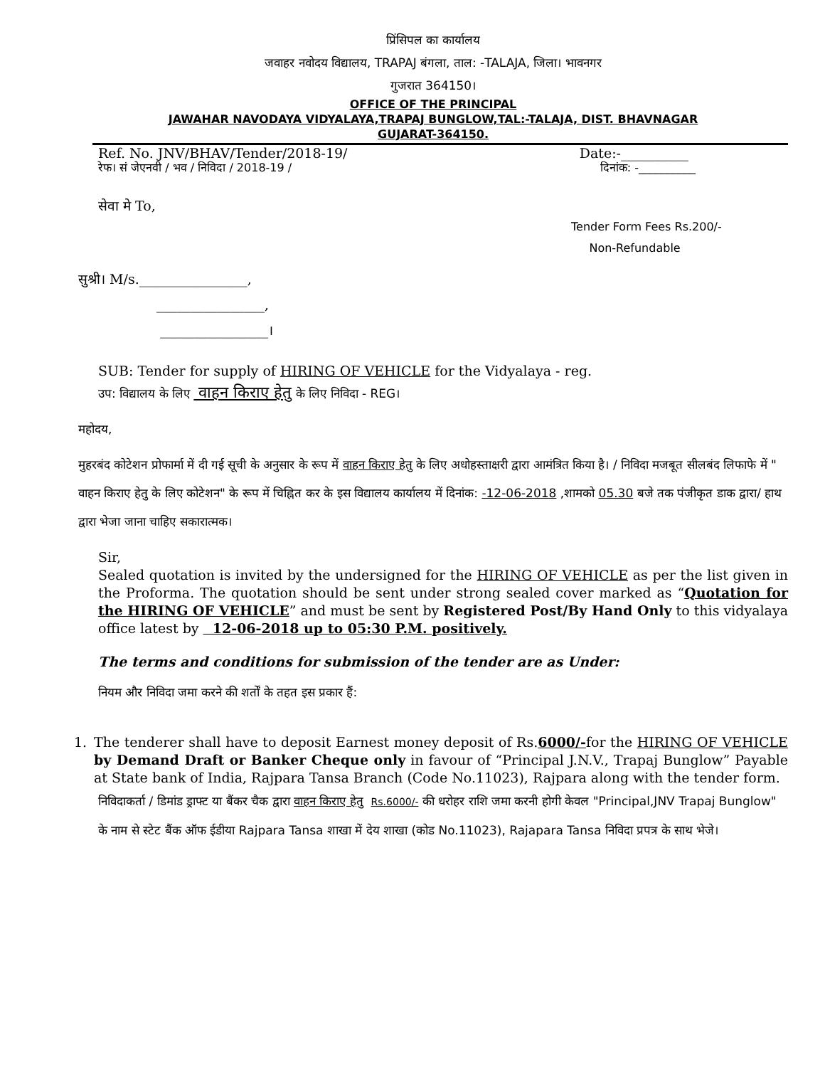प्रिंसिपल का कार्यालय
जवाहर नवोदय विद्यालय, TRAPAJ बंगला, ताल: -TALAJA, जिला। भावनगर
गुजरात 364150।
OFFICE OF THE PRINCIPAL
JAWAHAR NAVODAYA VIDYALAYA,TRAPAJ BUNGLOW,TAL:-TALAJA, DIST. BHAVNAGAR
GUJARAT-364150.
Ref. No. JNV/BHAV/Tender/2018-19/ Date:-__________
रेफ। सं जेएनवी / भव / निविदा / 2018-19 / दिनांक: -__________
सेवा मे To,
Tender Form Fees Rs.200/-
Non-Refundable
सुश्री। M/s.________________,
________________,
________________।
SUB: Tender for supply of HIRING OF VEHICLE for the Vidyalaya - reg.
उप: विद्यालय के लिए वाहन किराए हेतु के लिए निविदा - REG।
महोदय,
मुहरबंद कोटेशन प्रोफार्मा में दी गई सूची के अनुसार के रूप में वाहन किराए हेतु के लिए अधोहस्ताक्षरी द्वारा आमंत्रित किया है। / निविदा मजबूत सीलबंद लिफाफे में " वाहन किराए हेतु के लिए कोटेशन" के रूप में चिह्नित कर के इस विद्यालय कार्यालय में दिनांक: -12-06-2018 ,शामको 05.30 बजे तक पंजीकृत डाक द्वारा/ हाथ द्वारा भेजा जाना चाहिए सकारात्मक।
Sir,
Sealed quotation is invited by the undersigned for the HIRING OF VEHICLE as per the list given in the Proforma. The quotation should be sent under strong sealed cover marked as “Quotation for the HIRING OF VEHICLE” and must be sent by Registered Post/By Hand Only to this vidyalaya office latest by 12-06-2018 up to 05:30 P.M. positively.
The terms and conditions for submission of the tender are as Under:
नियम और निविदा जमा करने की शर्तों के तहत इस प्रकार हैं:
1. The tenderer shall have to deposit Earnest money deposit of Rs.6000/-for the HIRING OF VEHICLE by Demand Draft or Banker Cheque only in favour of “Principal J.N.V., Trapaj Bunglow” Payable at State bank of India, Rajpara Tansa Branch (Code No.11023), Rajpara along with the tender form.
निविदाकर्ता / डिमांड ड्राफ्ट या बैंकर चैक द्वारा वाहन किराए हेतु Rs.6000/- की धरोहर राशि जमा करनी होगी केवल "Principal,JNV Trapaj Bunglow" के नाम से स्टेट बैंक ऑफ ईडीया Rajpara Tansa शाखा में देय शाखा (कोड No.11023), Rajapara Tansa निविदा प्रपत्र के साथ भेजे।